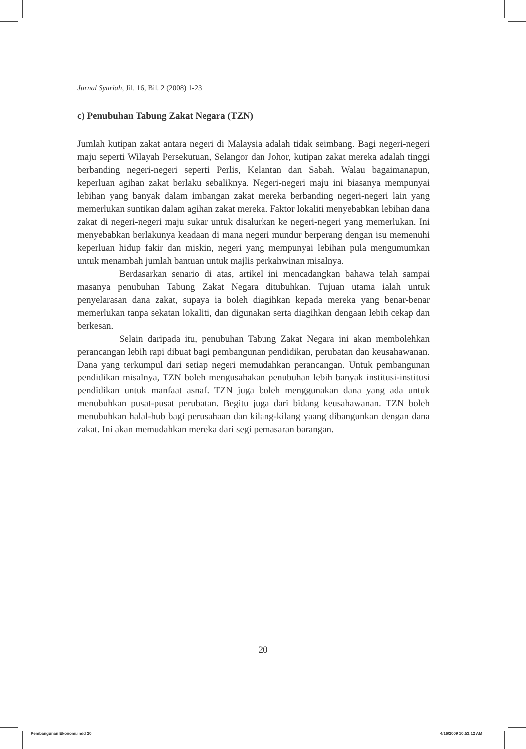Jurnal Syariah, Jil. 16, Bil. 2 (2008) 1-23
c) Penubuhan Tabung Zakat Negara (TZN)
Jumlah kutipan zakat antara negeri di Malaysia adalah tidak seimbang. Bagi negeri-negeri maju seperti Wilayah Persekutuan, Selangor dan Johor, kutipan zakat mereka adalah tinggi berbanding negeri-negeri seperti Perlis, Kelantan dan Sabah. Walau bagaimanapun, keperluan agihan zakat berlaku sebaliknya. Negeri-negeri maju ini biasanya mempunyai lebihan yang banyak dalam imbangan zakat mereka berbanding negeri-negeri lain yang memerlukan suntikan dalam agihan zakat mereka. Faktor lokaliti menyebabkan lebihan dana zakat di negeri-negeri maju sukar untuk disalurkan ke negeri-negeri yang memerlukan. Ini menyebabkan berlakunya keadaan di mana negeri mundur berperang dengan isu memenuhi keperluan hidup fakir dan miskin, negeri yang mempunyai lebihan pula mengumumkan untuk menambah jumlah bantuan untuk majlis perkahwinan misalnya.
Berdasarkan senario di atas, artikel ini mencadangkan bahawa telah sampai masanya penubuhan Tabung Zakat Negara ditubuhkan. Tujuan utama ialah untuk penyelarasan dana zakat, supaya ia boleh diagihkan kepada mereka yang benar-benar memerlukan tanpa sekatan lokaliti, dan digunakan serta diagihkan dengaan lebih cekap dan berkesan.
Selain daripada itu, penubuhan Tabung Zakat Negara ini akan membolehkan perancangan lebih rapi dibuat bagi pembangunan pendidikan, perubatan dan keusahawanan. Dana yang terkumpul dari setiap negeri memudahkan perancangan. Untuk pembangunan pendidikan misalnya, TZN boleh mengusahakan penubuhan lebih banyak institusi-institusi pendidikan untuk manfaat asnaf. TZN juga boleh menggunakan dana yang ada untuk menubuhkan pusat-pusat perubatan. Begitu juga dari bidang keusahawanan. TZN boleh menubuhkan halal-hub bagi perusahaan dan kilang-kilang yaang dibangunkan dengan dana zakat. Ini akan memudahkan mereka dari segi pemasaran barangan.
20
Pembangunan Ekonomi.indd 20 4/16/2009 10:53:12 AM